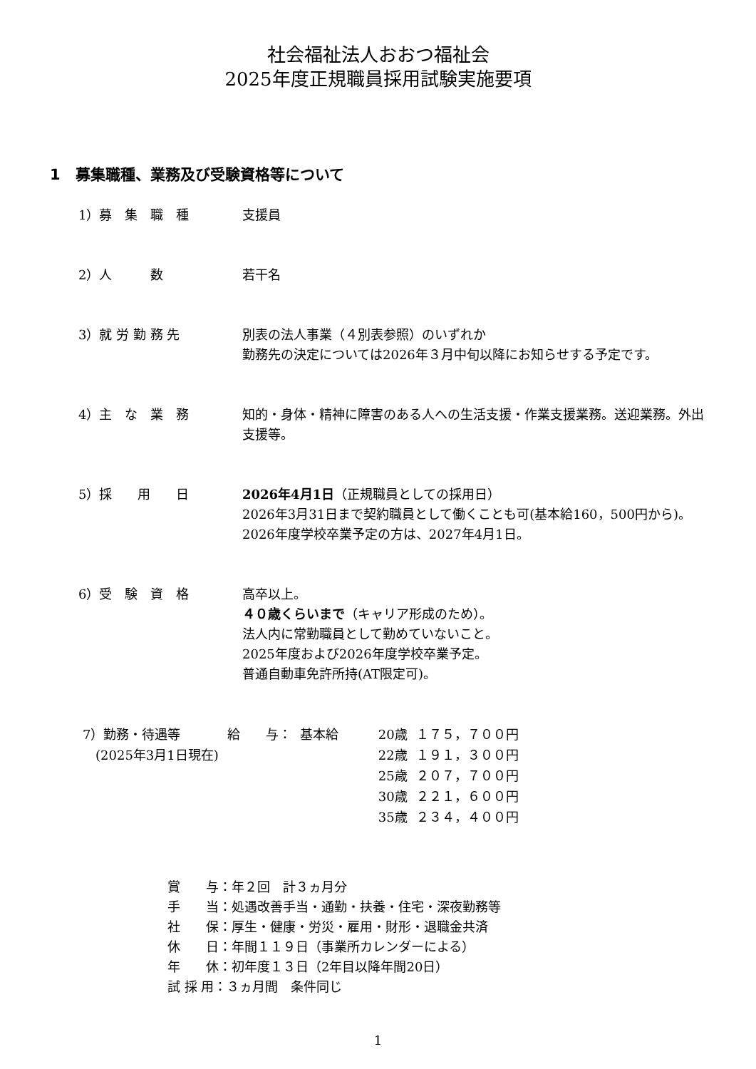社会福祉法人おおつ福祉会
2025年度正規職員採用試験実施要項
1　募集職種、業務及び受験資格等について
1）募　集　職　種 支援員
2）人　　　数 若干名
3）就 労 勤 務 先 別表の法人事業（４別表参照）のいずれか
勤務先の決定については2026年３月中旬以降にお知らせする予定です。
4）主　な　業　務 知的・身体・精神に障害のある人への生活支援・作業支援業務。送迎業務。外出支援等。
5）採　　用　　日 2026年4月1日（正規職員としての採用日）
2026年3月31日まで契約職員として働くことも可(基本給160，500円から)。2026年度学校卒業予定の方は、2027年4月1日。
6）受　験　資　格 高卒以上。
４０歳くらいまで（キャリア形成のため）。
法人内に常勤職員として勤めていないこと。
2025年度および2026年度学校卒業予定。
普通自動車免許所持(AT限定可)。
| 7）勤務・待遇等 | 給 与： | 基本給 | 20歳 | １７５，７００円 |
| (2025年3月1日現在) | | | 22歳 | １９１，３００円 |
| | | | 25歳 | ２０７，７００円 |
| | | | 30歳 | ２２１，６００円 |
| | | | 35歳 | ２３４，４００円 |
賞　　与：年２回　計３ヵ月分
手　　当：処遇改善手当・通勤・扶養・住宅・深夜勤務等
社　　保：厚生・健康・労災・雇用・財形・退職金共済
休　　日：年間１１９日（事業所カレンダーによる）
年　　休：初年度１３日（2年目以降年間20日）
試 採 用：３ヵ月間　条件同じ
1